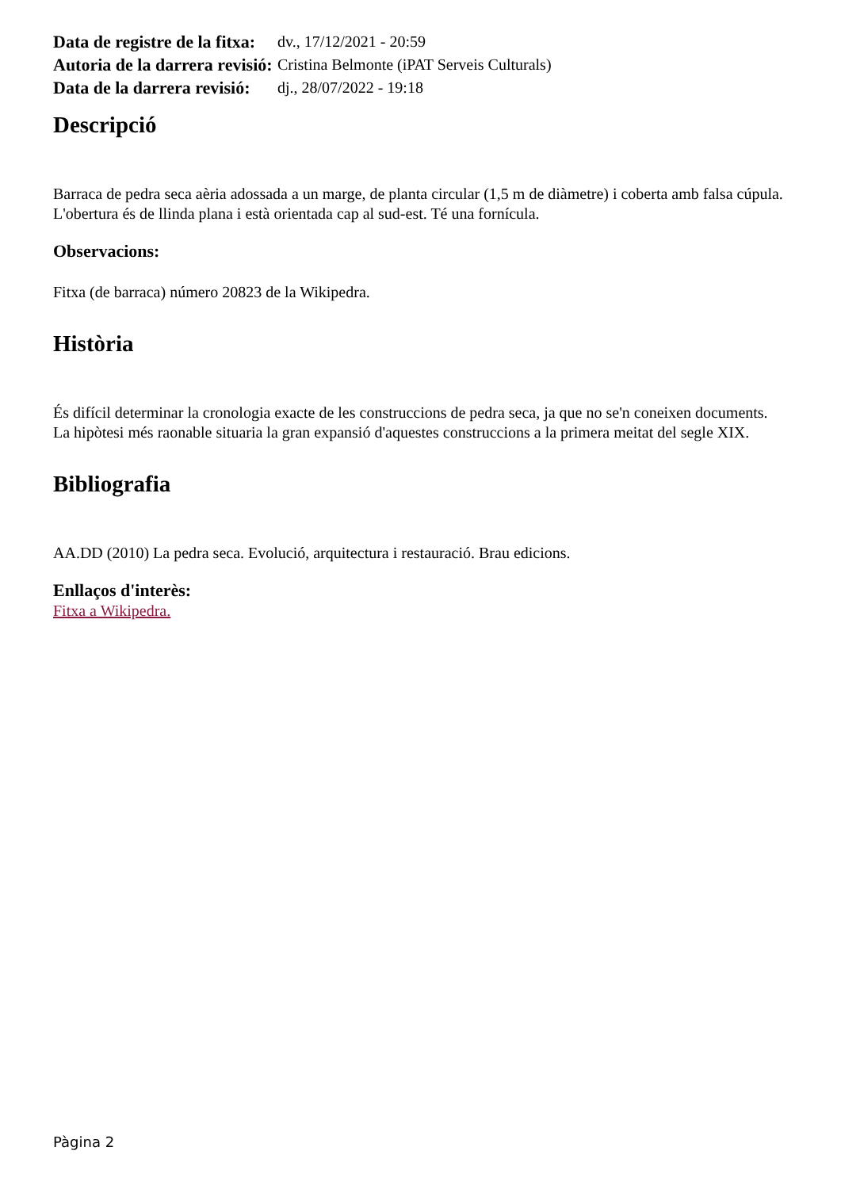| Data de registre de la fitxa: | dv., 17/12/2021 - 20:59 |
| Autoria de la darrera revisió: | Cristina Belmonte (iPAT Serveis Culturals) |
| Data de la darrera revisió: | dj., 28/07/2022 - 19:18 |
Descripció
Barraca de pedra seca aèria adossada a un marge, de planta circular (1,5 m de diàmetre) i coberta amb falsa cúpula. L'obertura és de llinda plana i està orientada cap al sud-est. Té una fornícula.
Observacions:
Fitxa (de barraca) número 20823 de la Wikipedra.
Història
És difícil determinar la cronologia exacte de les construccions de pedra seca, ja que no se'n coneixen documents. La hipòtesi més raonable situaria la gran expansió d'aquestes construccions a la primera meitat del segle XIX.
Bibliografia
AA.DD (2010) La pedra seca. Evolució, arquitectura i restauració. Brau edicions.
Enllaços d'interès:
Fitxa a Wikipedra.
Pàgina 2